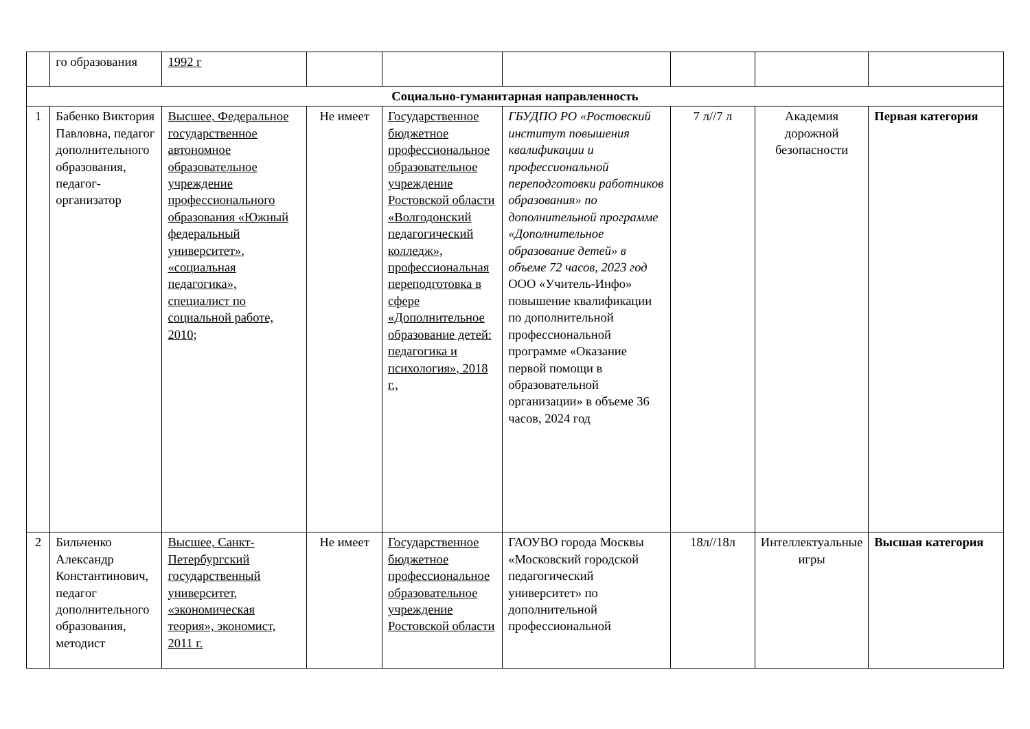| | го образования | 1992 г | | | | | | |
| Социально-гуманитарная направленность | | | | | | | | |
| 1 | Бабенко Виктория Павловна, педагог дополнительного образования, педагог-организатор | Высшее, Федеральное государственное автономное образовательное учреждение профессионального образования «Южный федеральный университет», «социальная педагогика», специалист по социальной работе, 2010; | Не имеет | Государственное бюджетное профессиональное образовательное учреждение Ростовской области «Волгодонский педагогический колледж», профессиональная переподготовка в сфере «Дополнительное образование детей: педагогика и психология», 2018 г., | ГБУДПО РО «Ростовский институт повышения квалификации и профессиональной переподготовки работников образования» по дополнительной программе «Дополнительное образование детей» в объеме 72 часов, 2023 год ООО «Учитель-Инфо» повышение квалификации по дополнительной профессиональной программе «Оказание первой помощи в образовательной организации» в объеме 36 часов, 2024 год | 7 л//7 л | Академия дорожной безопасности | Первая категория |
| 2 | Бильченко Александр Константинович, педагог дополнительного образования, методист | Высшее, Санкт-Петербургский государственный университет, «экономическая теория», экономист, 2011 г. | Не имеет | Государственное бюджетное профессиональное образовательное учреждение Ростовской области | ГАОУВО города Москвы «Московский городской педагогический университет» по дополнительной профессиональной | 18л//18л | Интеллектуальные игры | Высшая категория |